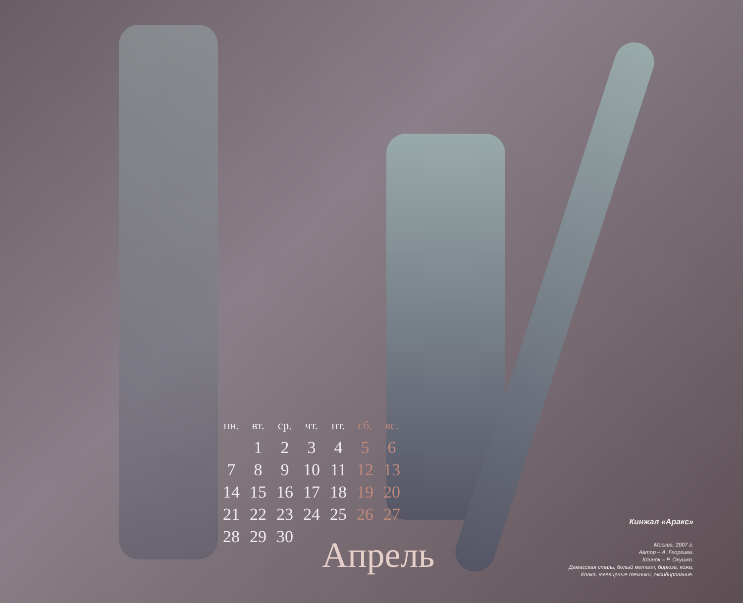| пн. | вт. | ср. | чт. | пт. | сб. | вс. |
| --- | --- | --- | --- | --- | --- | --- |
| | 1 | 2 | 3 | 4 | 5 | 6 |
| 7 | 8 | 9 | 10 | 11 | 12 | 13 |
| 14 | 15 | 16 | 17 | 18 | 19 | 20 |
| 21 | 22 | 23 | 24 | 25 | 26 | 27 |
| 28 | 29 | 30 | | | | |
Апрель
Кинжал «Аракс»
Москва, 2007 г.
Автор – А. Георгиев.
Клинок – Р. Окушко.
Дамасская сталь, белый металл, бирюза, кожа.
Ковка, ювелирные техники, оксидирование.